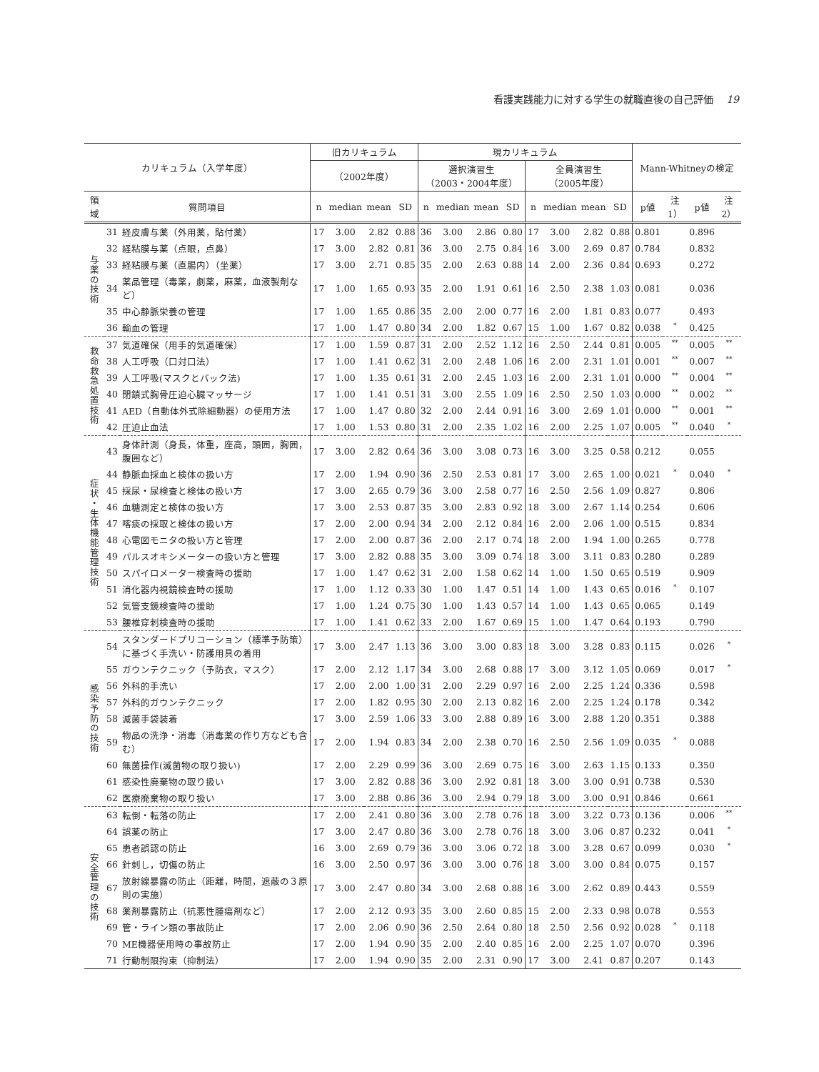看護実践能力に対する学生の就職直後の自己評価 19
| カリキュラム（入学年度） | | | 旧カリキュラム | | | | 現カリキュラム | | | | | | | | Mann-Whitneyの検定 | | | |
| --- | --- | --- | --- | --- | --- | --- | --- | --- | --- | --- | --- | --- | --- | --- | --- | --- | --- | --- |
| | | | （2002年度） | | | | 選択演習生 （2003・2004年度） | | | | 全員演習生 （2005年度） | | | | | | | |
| 領 域 | 質問項目 | | n | median | mean | SD | n | median | mean | SD | n | median | mean | SD | p値 | 注1） | p値 | 注2） |
| 与 薬 の 技 術 | 31 | 経皮膚与薬（外用薬，貼付薬） | 17 | 3.00 | 2.82 | 0.88 | 36 | 3.00 | 2.86 | 0.80 | 17 | 3.00 | 2.82 | 0.88 | 0.801 | | 0.896 | |
| | 32 | 経粘膜与薬（点眼，点鼻） | 17 | 3.00 | 2.82 | 0.81 | 36 | 3.00 | 2.75 | 0.84 | 16 | 3.00 | 2.69 | 0.87 | 0.784 | | 0.832 | |
| | 33 | 経粘膜与薬（直腸内）（坐薬） | 17 | 3.00 | 2.71 | 0.85 | 35 | 2.00 | 2.63 | 0.88 | 14 | 2.00 | 2.36 | 0.84 | 0.693 | | 0.272 | |
| | 34 | 薬品管理（毒薬，劇薬，麻薬，血液製剤など） | 17 | 1.00 | 1.65 | 0.93 | 35 | 2.00 | 1.91 | 0.61 | 16 | 2.50 | 2.38 | 1.03 | 0.081 | | 0.036 | |
| | 35 | 中心静脈栄養の管理 | 17 | 1.00 | 1.65 | 0.86 | 35 | 2.00 | 2.00 | 0.77 | 16 | 2.00 | 1.81 | 0.83 | 0.077 | | 0.493 | |
| | 36 | 輸血の管理 | 17 | 1.00 | 1.47 | 0.80 | 34 | 2.00 | 1.82 | 0.67 | 15 | 1.00 | 1.67 | 0.82 | 0.038 | <sup>*</sup> | 0.425 | |
| 救 命 救 急 処 置 技 術 | 37 | 気道確保（用手的気道確保） | 17 | 1.00 | 1.59 | 0.87 | 31 | 2.00 | 2.52 | 1.12 | 16 | 2.50 | 2.44 | 0.81 | 0.005 | <sup>**</sup> | 0.005 | <sup>**</sup> |
| | 38 | 人工呼吸（口対口法） | 17 | 1.00 | 1.41 | 0.62 | 31 | 2.00 | 2.48 | 1.06 | 16 | 2.00 | 2.31 | 1.01 | 0.001 | <sup>**</sup> | 0.007 | <sup>**</sup> |
| | 39 | 人工呼吸(マスクとバック法) | 17 | 1.00 | 1.35 | 0.61 | 31 | 2.00 | 2.45 | 1.03 | 16 | 2.00 | 2.31 | 1.01 | 0.000 | <sup>**</sup> | 0.004 | <sup>**</sup> |
| | 40 | 閉鎖式胸骨圧迫心臓マッサージ | 17 | 1.00 | 1.41 | 0.51 | 31 | 3.00 | 2.55 | 1.09 | 16 | 2.50 | 2.50 | 1.03 | 0.000 | <sup>**</sup> | 0.002 | <sup>**</sup> |
| | 41 | AED（自動体外式除細動器）の使用方法 | 17 | 1.00 | 1.47 | 0.80 | 32 | 2.00 | 2.44 | 0.91 | 16 | 3.00 | 2.69 | 1.01 | 0.000 | <sup>**</sup> | 0.001 | <sup>**</sup> |
| | 42 | 圧迫止血法 | 17 | 1.00 | 1.53 | 0.80 | 31 | 2.00 | 2.35 | 1.02 | 16 | 2.00 | 2.25 | 1.07 | 0.005 | <sup>**</sup> | 0.040 | <sup>*</sup> |
| 症 状 ・ 生 体 機 能 管 理 技 術 | 43 | 身体計測（身長，体重，座高，頭囲，胸囲，腹囲など） | 17 | 3.00 | 2.82 | 0.64 | 36 | 3.00 | 3.08 | 0.73 | 16 | 3.00 | 3.25 | 0.58 | 0.212 | | 0.055 | |
| | 44 | 静脈血採血と検体の扱い方 | 17 | 2.00 | 1.94 | 0.90 | 36 | 2.50 | 2.53 | 0.81 | 17 | 3.00 | 2.65 | 1.00 | 0.021 | <sup>*</sup> | 0.040 | <sup>*</sup> |
| | 45 | 採尿・尿検査と検体の扱い方 | 17 | 3.00 | 2.65 | 0.79 | 36 | 3.00 | 2.58 | 0.77 | 16 | 2.50 | 2.56 | 1.09 | 0.827 | | 0.806 | |
| | 46 | 血糖測定と検体の扱い方 | 17 | 3.00 | 2.53 | 0.87 | 35 | 3.00 | 2.83 | 0.92 | 18 | 3.00 | 2.67 | 1.14 | 0.254 | | 0.606 | |
| | 47 | 喀痰の採取と検体の扱い方 | 17 | 2.00 | 2.00 | 0.94 | 34 | 2.00 | 2.12 | 0.84 | 16 | 2.00 | 2.06 | 1.00 | 0.515 | | 0.834 | |
| | 48 | 心電図モニタの扱い方と管理 | 17 | 2.00 | 2.00 | 0.87 | 36 | 2.00 | 2.17 | 0.74 | 18 | 2.00 | 1.94 | 1.00 | 0.265 | | 0.778 | |
| | 49 | パルスオキシメーターの扱い方と管理 | 17 | 3.00 | 2.82 | 0.88 | 35 | 3.00 | 3.09 | 0.74 | 18 | 3.00 | 3.11 | 0.83 | 0.280 | | 0.289 | |
| | 50 | スパイロメーター検査時の援助 | 17 | 1.00 | 1.47 | 0.62 | 31 | 2.00 | 1.58 | 0.62 | 14 | 1.00 | 1.50 | 0.65 | 0.519 | | 0.909 | |
| | 51 | 消化器内視鏡検査時の援助 | 17 | 1.00 | 1.12 | 0.33 | 30 | 1.00 | 1.47 | 0.51 | 14 | 1.00 | 1.43 | 0.65 | 0.016 | <sup>*</sup> | 0.107 | |
| | 52 | 気管支鏡検査時の援助 | 17 | 1.00 | 1.24 | 0.75 | 30 | 1.00 | 1.43 | 0.57 | 14 | 1.00 | 1.43 | 0.65 | 0.065 | | 0.149 | |
| | 53 | 腰椎穿刺検査時の援助 | 17 | 1.00 | 1.41 | 0.62 | 33 | 2.00 | 1.67 | 0.69 | 15 | 1.00 | 1.47 | 0.64 | 0.193 | | 0.790 | |
| 感 染 予 防 の 技 術 | 54 | スタンダードプリコーション（標準予防策）に基づく手洗い・防護用具の着用 | 17 | 3.00 | 2.47 | 1.13 | 36 | 3.00 | 3.00 | 0.83 | 18 | 3.00 | 3.28 | 0.83 | 0.115 | | 0.026 | <sup>*</sup> |
| | 55 | ガウンテクニック（予防衣，マスク） | 17 | 2.00 | 2.12 | 1.17 | 34 | 3.00 | 2.68 | 0.88 | 17 | 3.00 | 3.12 | 1.05 | 0.069 | | 0.017 | <sup>*</sup> |
| | 56 | 外科的手洗い | 17 | 2.00 | 2.00 | 1.00 | 31 | 2.00 | 2.29 | 0.97 | 16 | 2.00 | 2.25 | 1.24 | 0.336 | | 0.598 | |
| | 57 | 外科的ガウンテクニック | 17 | 2.00 | 1.82 | 0.95 | 30 | 2.00 | 2.13 | 0.82 | 16 | 2.00 | 2.25 | 1.24 | 0.178 | | 0.342 | |
| | 58 | 滅菌手袋装着 | 17 | 3.00 | 2.59 | 1.06 | 33 | 3.00 | 2.88 | 0.89 | 16 | 3.00 | 2.88 | 1.20 | 0.351 | | 0.388 | |
| | 59 | 物品の洗浄・消毒（消毒薬の作り方なども含む） | 17 | 2.00 | 1.94 | 0.83 | 34 | 2.00 | 2.38 | 0.70 | 16 | 2.50 | 2.56 | 1.09 | 0.035 | <sup>*</sup> | 0.088 | |
| | 60 | 無菌操作(滅菌物の取り扱い) | 17 | 2.00 | 2.29 | 0.99 | 36 | 3.00 | 2.69 | 0.75 | 16 | 3.00 | 2.63 | 1.15 | 0.133 | | 0.350 | |
| | 61 | 感染性廃棄物の取り扱い | 17 | 3.00 | 2.82 | 0.88 | 36 | 3.00 | 2.92 | 0.81 | 18 | 3.00 | 3.00 | 0.91 | 0.738 | | 0.530 | |
| | 62 | 医療廃棄物の取り扱い | 17 | 3.00 | 2.88 | 0.86 | 36 | 3.00 | 2.94 | 0.79 | 18 | 3.00 | 3.00 | 0.91 | 0.846 | | 0.661 | |
| 安 全 管 理 の 技 術 | 63 | 転倒・転落の防止 | 17 | 2.00 | 2.41 | 0.80 | 36 | 3.00 | 2.78 | 0.76 | 18 | 3.00 | 3.22 | 0.73 | 0.136 | | 0.006 | <sup>**</sup> |
| | 64 | 誤薬の防止 | 17 | 3.00 | 2.47 | 0.80 | 36 | 3.00 | 2.78 | 0.76 | 18 | 3.00 | 3.06 | 0.87 | 0.232 | | 0.041 | <sup>*</sup> |
| | 65 | 患者誤認の防止 | 16 | 3.00 | 2.69 | 0.79 | 36 | 3.00 | 3.06 | 0.72 | 18 | 3.00 | 3.28 | 0.67 | 0.099 | | 0.030 | <sup>*</sup> |
| | 66 | 針刺し，切傷の防止 | 16 | 3.00 | 2.50 | 0.97 | 36 | 3.00 | 3.00 | 0.76 | 18 | 3.00 | 3.00 | 0.84 | 0.075 | | 0.157 | |
| | 67 | 放射線暴露の防止（距離，時間，遮蔽の３原則の実施） | 17 | 3.00 | 2.47 | 0.80 | 34 | 3.00 | 2.68 | 0.88 | 16 | 3.00 | 2.62 | 0.89 | 0.443 | | 0.559 | |
| | 68 | 薬剤暴露防止（抗悪性腫瘍剤など） | 17 | 2.00 | 2.12 | 0.93 | 35 | 3.00 | 2.60 | 0.85 | 15 | 2.00 | 2.33 | 0.98 | 0.078 | | 0.553 | |
| | 69 | 管・ライン類の事故防止 | 17 | 2.00 | 2.06 | 0.90 | 36 | 2.50 | 2.64 | 0.80 | 18 | 2.50 | 2.56 | 0.92 | 0.028 | <sup>*</sup> | 0.118 | |
| | 70 | ME機器使用時の事故防止 | 17 | 2.00 | 1.94 | 0.90 | 35 | 2.00 | 2.40 | 0.85 | 16 | 2.00 | 2.25 | 1.07 | 0.070 | | 0.396 | |
| | 71 | 行動制限拘束（抑制法） | 17 | 2.00 | 1.94 | 0.90 | 35 | 2.00 | 2.31 | 0.90 | 17 | 3.00 | 2.41 | 0.87 | 0.207 | | 0.143 | |